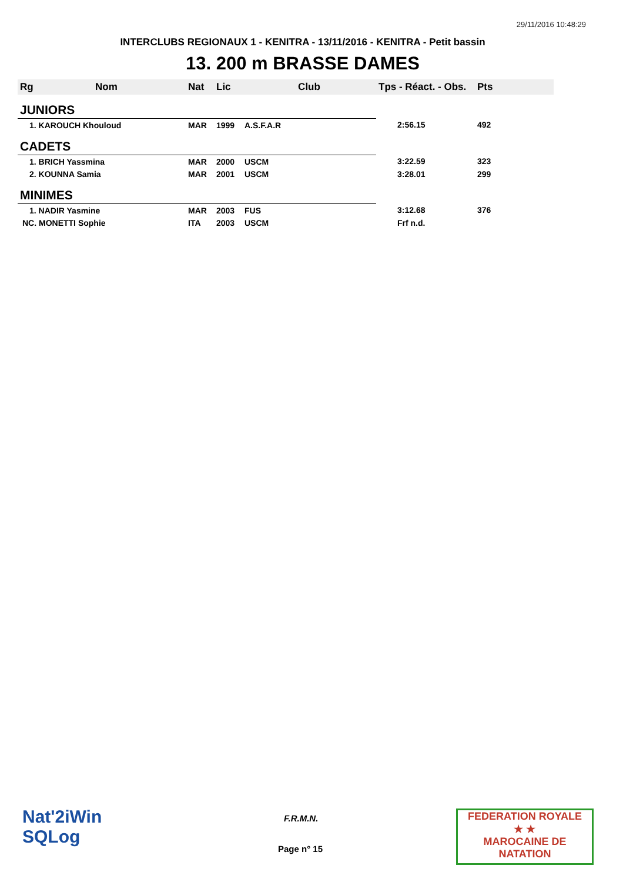29/11/2016 10:48:29
INTERCLUBS REGIONAUX 1 - KENITRA - 13/11/2016 - KENITRA - Petit bassin
13. 200 m BRASSE DAMES
| Rg | Nom | Nat | Lic | Club | Tps - Réact. - Obs. | Pts |
| --- | --- | --- | --- | --- | --- | --- |
| JUNIORS | | | | | | |
| 1. KAROUCH Khouloud | | MAR | 1999 | A.S.F.A.R | 2:56.15 | 492 |
| CADETS | | | | | | |
| 1. BRICH Yassmina | | MAR | 2000 | USCM | 3:22.59 | 323 |
| 2. KOUNNA Samia | | MAR | 2001 | USCM | 3:28.01 | 299 |
| MINIMES | | | | | | |
| 1. NADIR Yasmine | | MAR | 2003 | FUS | 3:12.68 | 376 |
| NC. MONETTI Sophie | | ITA | 2003 | USCM | Frf n.d. | |
Nat'2iWin
SQLog
F.R.M.N.
Page n° 15
FEDERATION ROYALE
★ ★
MAROCAINE DE NATATION